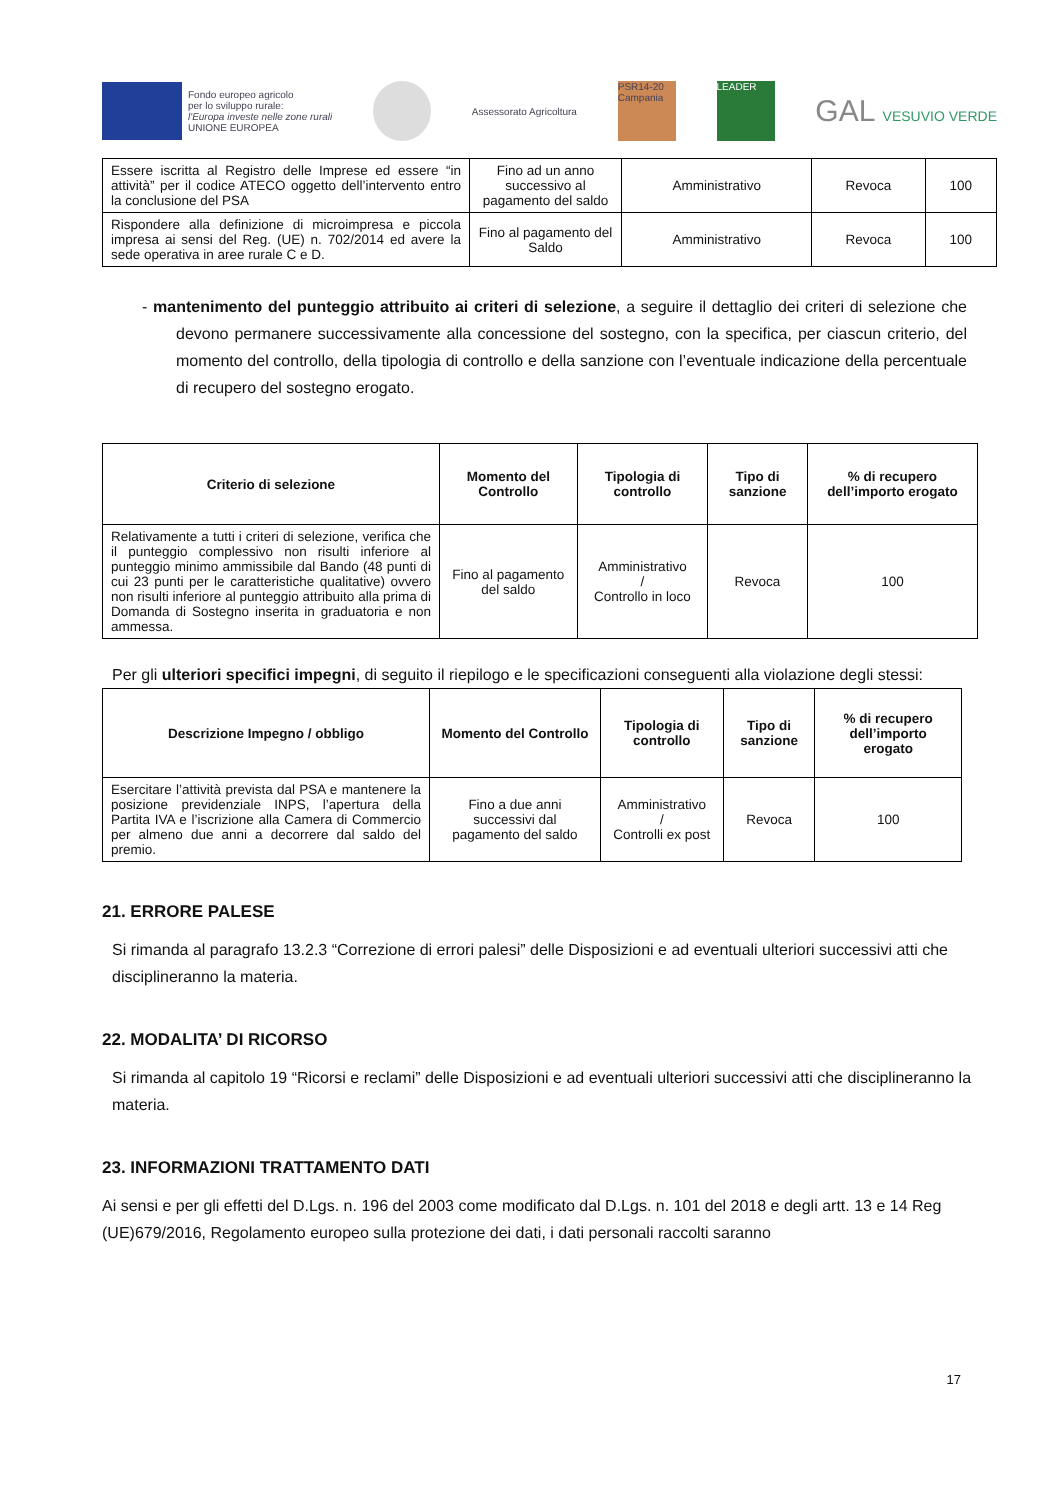Fondo europeo agricolo
per lo sviluppo rurale:
l'Europa investe nelle zone rurali
UNIONE EUROPEA
Assessorato Agricoltura
PSR14-20 Campania
LEADER
GAL VESUVIO VERDE
| Essere iscritta al Registro delle Imprese ed essere “in attività” per il codice ATECO oggetto dell’intervento entro la conclusione del PSA | Fino ad un anno successivo al pagamento del saldo | Amministrativo | Revoca | 100 |
| Rispondere alla definizione di microimpresa e piccola impresa ai sensi del Reg. (UE) n. 702/2014 ed avere la sede operativa in aree rurale C e D. | Fino al pagamento del Saldo | Amministrativo | Revoca | 100 |
- mantenimento del punteggio attribuito ai criteri di selezione, a seguire il dettaglio dei criteri di selezione che devono permanere successivamente alla concessione del sostegno, con la specifica, per ciascun criterio, del momento del controllo, della tipologia di controllo e della sanzione con l’eventuale indicazione della percentuale di recupero del sostegno erogato.
| Criterio di selezione | Momento del Controllo | Tipologia di controllo | Tipo di sanzione | % di recupero dell’importo erogato |
| --- | --- | --- | --- | --- |
| Relativamente a tutti i criteri di selezione, verifica che il punteggio complessivo non risulti inferiore al punteggio minimo ammissibile dal Bando (48 punti di cui 23 punti per le caratteristiche qualitative) ovvero non risulti inferiore al punteggio attribuito alla prima di Domanda di Sostegno inserita in graduatoria e non ammessa. | Fino al pagamento del saldo | Amministrativo / Controllo in loco | Revoca | 100 |
Per gli ulteriori specifici impegni, di seguito il riepilogo e le specificazioni conseguenti alla violazione degli stessi:
| Descrizione Impegno / obbligo | Momento del Controllo | Tipologia di controllo | Tipo di sanzione | % di recupero dell’importo erogato |
| --- | --- | --- | --- | --- |
| Esercitare l’attività prevista dal PSA e mantenere la posizione previdenziale INPS, l’apertura della Partita IVA e l’iscrizione alla Camera di Commercio per almeno due anni a decorrere dal saldo del premio. | Fino a due anni successivi dal pagamento del saldo | Amministrativo / Controlli ex post | Revoca | 100 |
21. ERRORE PALESE
Si rimanda al paragrafo 13.2.3 “Correzione di errori palesi” delle Disposizioni e ad eventuali ulteriori successivi atti che disciplineranno la materia.
22. MODALITA’ DI RICORSO
Si rimanda al capitolo 19 “Ricorsi e reclami” delle Disposizioni e ad eventuali ulteriori successivi atti che disciplineranno la materia.
23. INFORMAZIONI TRATTAMENTO DATI
Ai sensi e per gli effetti del D.Lgs. n. 196 del 2003 come modificato dal D.Lgs. n. 101 del 2018 e degli artt. 13 e 14 Reg (UE)679/2016, Regolamento europeo sulla protezione dei dati, i dati personali raccolti saranno
17